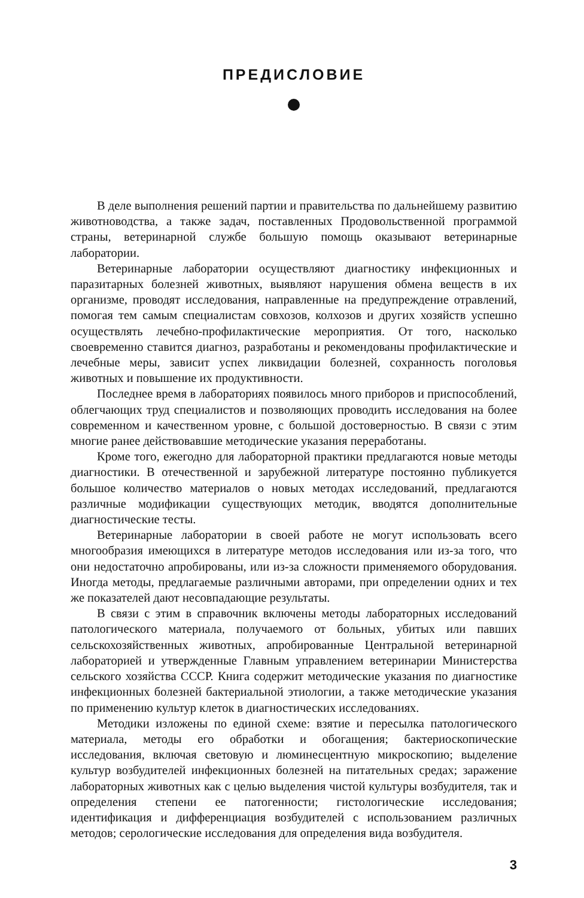ПРЕДИСЛОВИЕ
В деле выполнения решений партии и правительства по дальнейшему развитию животноводства, а также задач, поставленных Продовольственной программой страны, ветеринарной службе большую помощь оказывают ветеринарные лаборатории.
Ветеринарные лаборатории осуществляют диагностику инфекционных и паразитарных болезней животных, выявляют нарушения обмена веществ в их организме, проводят исследования, направленные на предупреждение отравлений, помогая тем самым специалистам совхозов, колхозов и других хозяйств успешно осуществлять лечебно-профилактические мероприятия. От того, насколько своевременно ставится диагноз, разработаны и рекомендованы профилактические и лечебные меры, зависит успех ликвидации болезней, сохранность поголовья животных и повышение их продуктивности.
Последнее время в лабораториях появилось много приборов и приспособлений, облегчающих труд специалистов и позволяющих проводить исследования на более современном и качественном уровне, с большой достоверностью. В связи с этим многие ранее действовавшие методические указания переработаны.
Кроме того, ежегодно для лабораторной практики предлагаются новые методы диагностики. В отечественной и зарубежной литературе постоянно публикуется большое количество материалов о новых методах исследований, предлагаются различные модификации существующих методик, вводятся дополнительные диагностические тесты.
Ветеринарные лаборатории в своей работе не могут использовать всего многообразия имеющихся в литературе методов исследования или из-за того, что они недостаточно апробированы, или из-за сложности применяемого оборудования. Иногда методы, предлагаемые различными авторами, при определении одних и тех же показателей дают несовпадающие результаты.
В связи с этим в справочник включены методы лабораторных исследований патологического материала, получаемого от больных, убитых или павших сельскохозяйственных животных, апробированные Центральной ветеринарной лабораторией и утвержденные Главным управлением ветеринарии Министерства сельского хозяйства СССР. Книга содержит методические указания по диагностике инфекционных болезней бактериальной этиологии, а также методические указания по применению культур клеток в диагностических исследованиях.
Методики изложены по единой схеме: взятие и пересылка патологического материала, методы его обработки и обогащения; бактериоскопические исследования, включая световую и люминесцентную микроскопию; выделение культур возбудителей инфекционных болезней на питательных средах; заражение лабораторных животных как с целью выделения чистой культуры возбудителя, так и определения степени ее патогенности; гистологические исследования; идентификация и дифференциация возбудителей с использованием различных методов; серологические исследования для определения вида возбудителя.
3